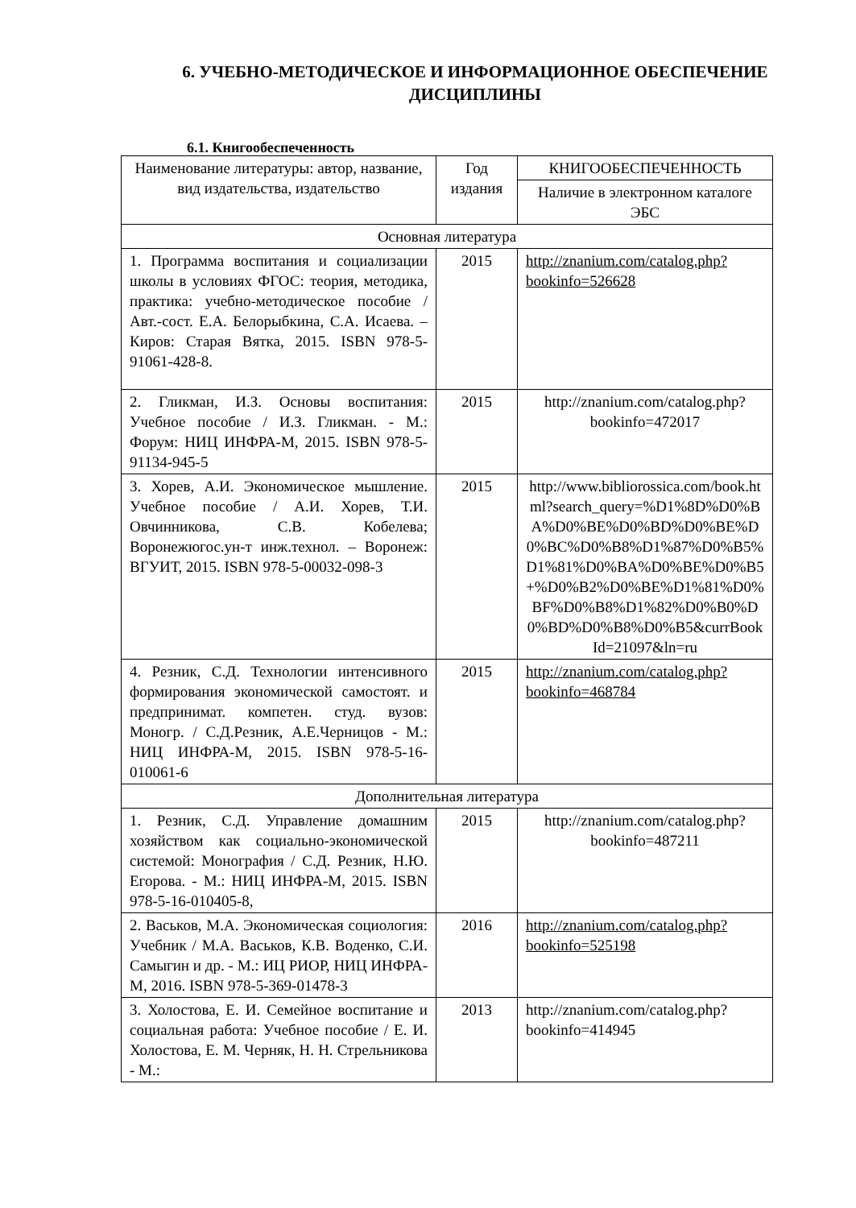6. УЧЕБНО-МЕТОДИЧЕСКОЕ И ИНФОРМАЦИОННОЕ ОБЕСПЕЧЕНИЕ ДИСЦИПЛИНЫ
6.1. Книгообеспеченность
| Наименование литературы: автор, название, вид издательства, издательство | Год издания | КНИГООБЕСПЕЧЕННОСТЬ |
| --- | --- | --- |
| | | Наличие в электронном каталоге ЭБС |
| Основная литература | | |
| 1. Программа воспитания и социализации школы в условиях ФГОС: теория, методика, практика: учебно-методическое пособие / Авт.-сост. Е.А. Белорыбкина, С.А. Исаева. – Киров: Старая Вятка, 2015. ISBN 978-5-91061-428-8. | 2015 | http://znanium.com/catalog.php?bookinfo=526628 |
| 2. Гликман, И.З. Основы воспитания: Учебное пособие / И.З. Гликман. - М.: Форум: НИЦ ИНФРА-М, 2015. ISBN 978-5-91134-945-5 | 2015 | http://znanium.com/catalog.php?bookinfo=472017 |
| 3. Хорев, А.И. Экономическое мышление. Учебное пособие / А.И. Хорев, Т.И. Овчинникова, С.В. Кобелева; Воронежюгос.ун-т инж.технол. – Воронеж: ВГУИТ, 2015. ISBN 978-5-00032-098-3 | 2015 | http://www.bibliorossica.com/book.html?search_query=%D1%8D%D0%BA%D0%BE%D0%BD%D0%BE%D0%BC%D0%B8%D1%87%D0%B5%D1%81%D0%BA%D0%BE%D0%B5+%D0%B2%D0%BE%D1%81%D0%BF%D0%B8%D1%82%D0%B0%D0%BD%D0%B8%D0%B5&currBookId=21097&ln=ru |
| 4. Резник, С.Д. Технологии интенсивного формирования экономической самостоят. и предпринимат. компетен. студ. вузов: Моногр. / С.Д.Резник, А.Е.Черницов - М.: НИЦ ИНФРА-М, 2015. ISBN 978-5-16-010061-6 | 2015 | http://znanium.com/catalog.php?bookinfo=468784 |
| Дополнительная литература | | |
| 1. Резник, С.Д. Управление домашним хозяйством как социально-экономической системой: Монография / С.Д. Резник, Н.Ю. Егорова. - М.: НИЦ ИНФРА-М, 2015. ISBN 978-5-16-010405-8, | 2015 | http://znanium.com/catalog.php?bookinfo=487211 |
| 2. Васьков, М.А. Экономическая социология: Учебник / М.А. Васьков, К.В. Воденко, С.И. Самыгин и др. - М.: ИЦ РИОР, НИЦ ИНФРА-М, 2016. ISBN 978-5-369-01478-3 | 2016 | http://znanium.com/catalog.php?bookinfo=525198 |
| 3. Холостова, Е. И. Семейное воспитание и социальная работа: Учебное пособие / Е. И. Холостова, Е. М. Черняк, Н. Н. Стрельникова - М.: | 2013 | http://znanium.com/catalog.php?bookinfo=414945 |